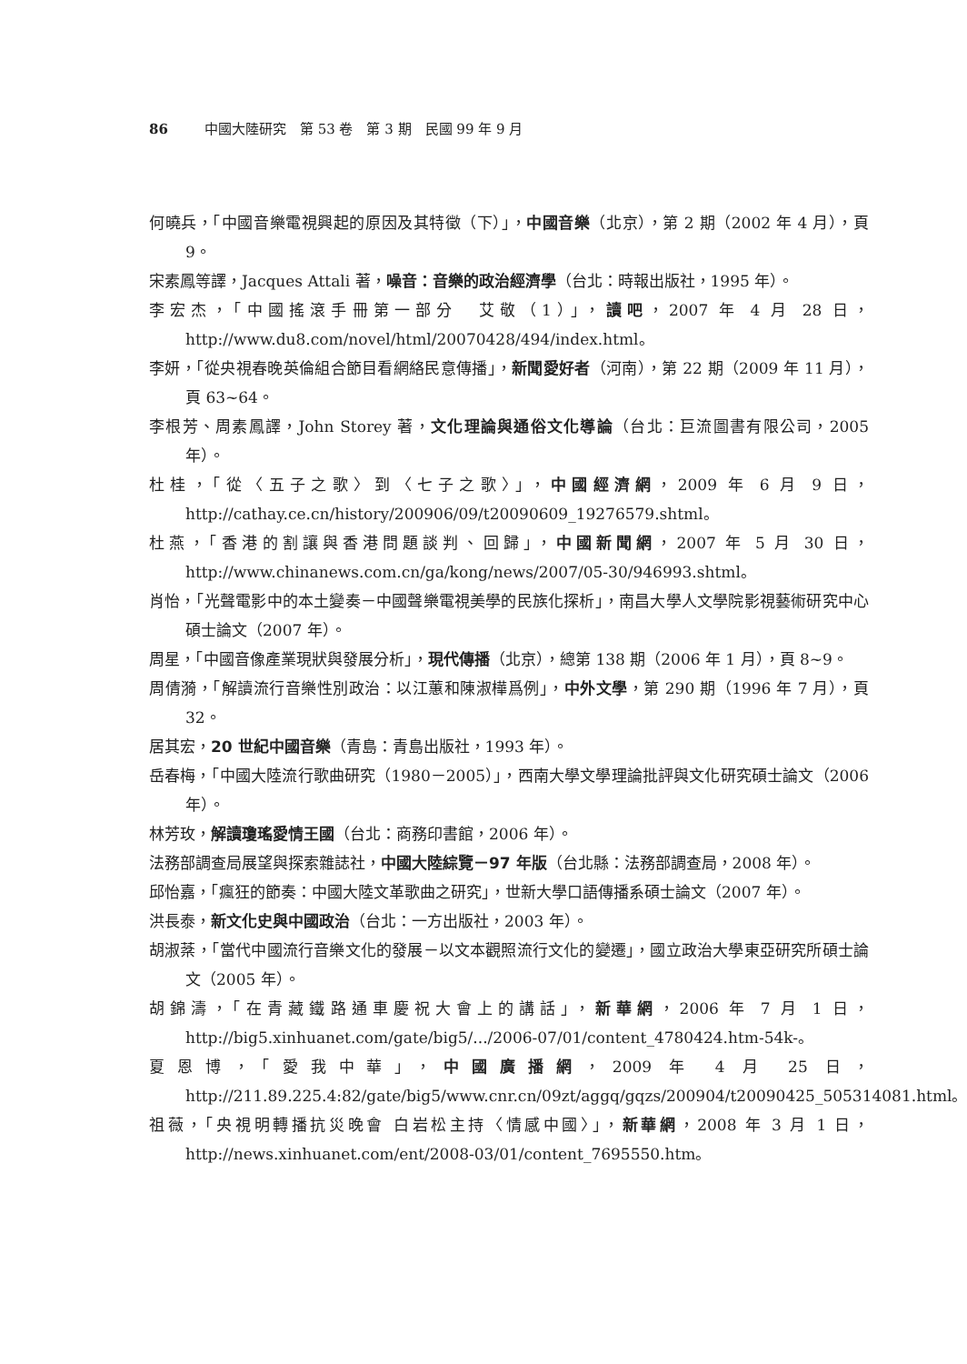86 中國大陸研究　第 53 卷　第 3 期　民國 99 年 9 月
何曉兵，「中國音樂電視興起的原因及其特徵（下）」，中國音樂（北京），第 2 期（2002 年 4 月），頁 9。
宋素鳳等譯，Jacques Attali 著，噪音：音樂的政治經濟學（台北：時報出版社，1995 年）。
李宏杰，「中國搖滾手冊第一部分　艾敬（1）」，讀吧，2007 年 4 月 28 日，http://www.du8.com/novel/html/20070428/494/index.html。
李妍，「從央視春晚英倫組合節目看網絡民意傳播」，新聞愛好者（河南），第 22 期（2009 年 11 月），頁 63~64。
李根芳、周素鳳譯，John Storey 著，文化理論與通俗文化導論（台北：巨流圖書有限公司，2005 年）。
杜桂，「從〈五子之歌〉到〈七子之歌〉」，中國經濟網，2009 年 6 月 9 日，http://cathay.ce.cn/history/200906/09/t20090609_19276579.shtml。
杜燕，「香港的割讓與香港問題談判、回歸」，中國新聞網，2007 年 5 月 30 日，http://www.chinanews.com.cn/ga/kong/news/2007/05-30/946993.shtml。
肖怡，「光聲電影中的本土變奏－中國聲樂電視美學的民族化探析」，南昌大學人文學院影視藝術研究中心碩士論文（2007 年）。
周星，「中國音像產業現狀與發展分析」，現代傳播（北京），總第 138 期（2006 年 1 月），頁 8~9。
周倩漪，「解讀流行音樂性別政治：以江蕙和陳淑樺爲例」，中外文學，第 290 期（1996 年 7 月），頁 32。
居其宏，20 世紀中國音樂（青島：青島出版社，1993 年）。
岳春梅，「中國大陸流行歌曲研究（1980－2005）」，西南大學文學理論批評與文化研究碩士論文（2006 年）。
林芳玫，解讀瓊瑤愛情王國（台北：商務印書館，2006 年）。
法務部調查局展望與探索雜誌社，中國大陸綜覽－97 年版（台北縣：法務部調查局，2008 年）。
邱怡嘉，「瘋狂的節奏：中國大陸文革歌曲之研究」，世新大學口語傳播系碩士論文（2007 年）。
洪長泰，新文化史與中國政治（台北：一方出版社，2003 年）。
胡淑棻，「當代中國流行音樂文化的發展－以文本觀照流行文化的變遷」，國立政治大學東亞研究所碩士論文（2005 年）。
胡錦濤，「在青藏鐵路通車慶祝大會上的講話」，新華網，2006 年 7 月 1 日，http://big5.xinhuanet.com/gate/big5/.../2006-07/01/content_4780424.htm-54k-。
夏恩博，「愛我中華」，中國廣播網，2009 年 4 月 25 日，http://211.89.225.4:82/gate/big5/www.cnr.cn/09zt/aggq/gqzs/200904/t20090425_505314081.html。
祖薇，「央視明轉播抗災晚會 白岩松主持〈情感中國〉」，新華網，2008 年 3 月 1 日，http://news.xinhuanet.com/ent/2008-03/01/content_7695550.htm。